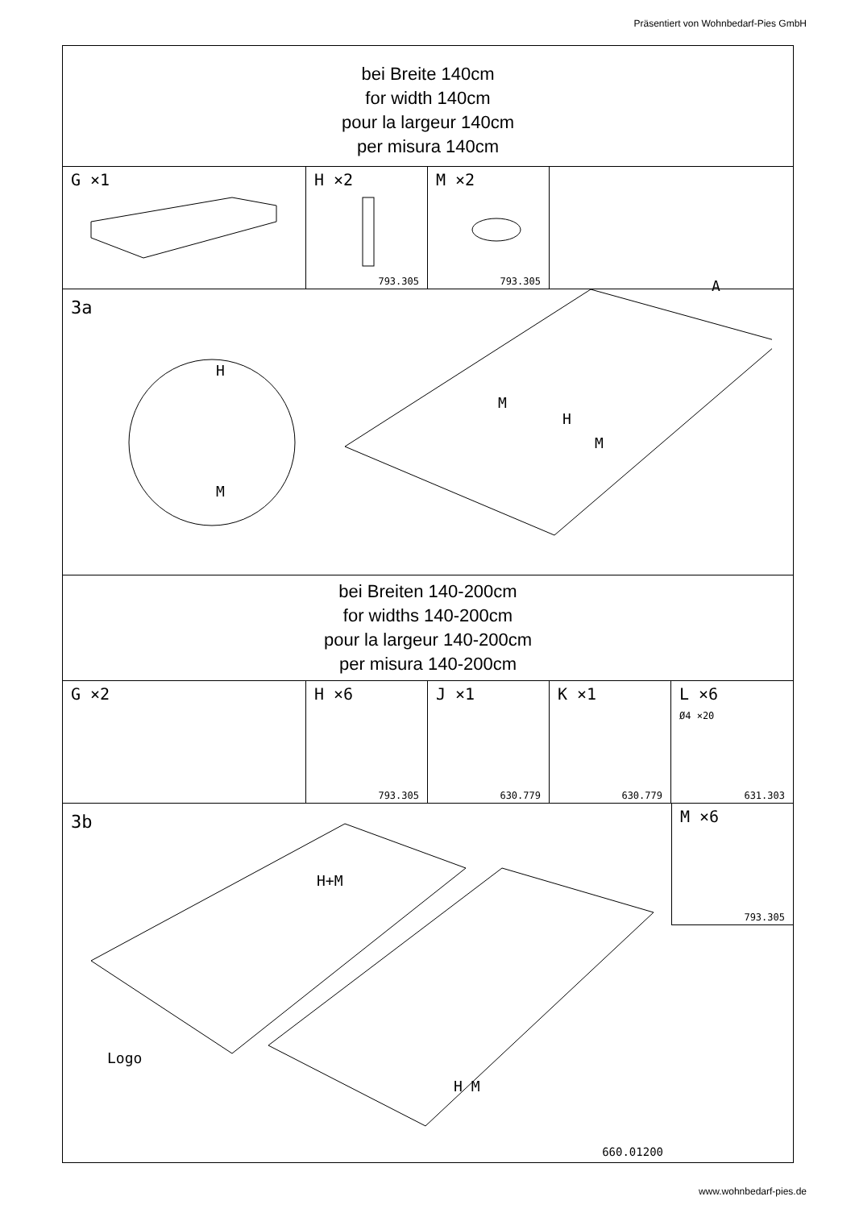Präsentiert von Wohnbedarf-Pies GmbH
bei Breite 140cm
for width 140cm
pour la largeur 140cm
per misura 140cm
G ×1 H ×2
793.305
M ×2
793.305
3a
H
M
M
H
M
A
bei Breiten 140-200cm
for widths 140-200cm
pour la largeur 140-200cm
per misura 140-200cm
G ×2 H ×6
793.305
J ×1
630.779
K ×1
630.779
L ×6
Ø4 ×20
631.303
3b
H+M
H M
Logo
660.01200
M ×6
793.305
www.wohnbedarf-pies.de